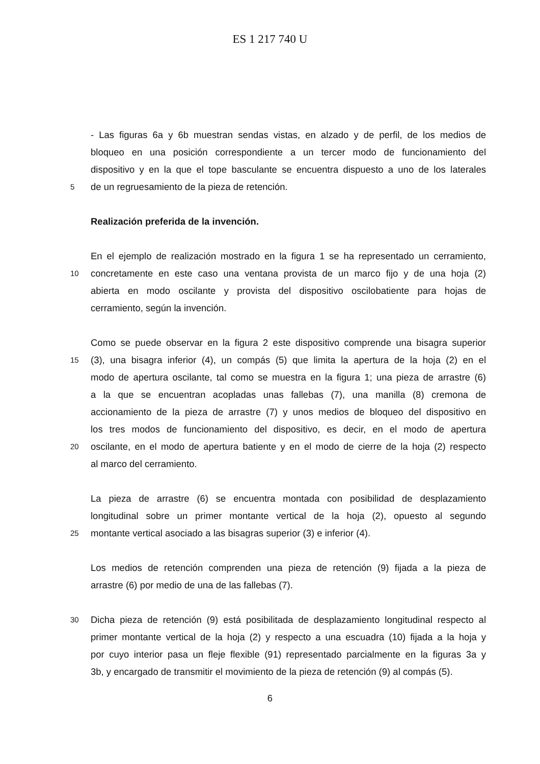ES 1 217 740 U
- Las figuras 6a y 6b muestran sendas vistas, en alzado y de perfil, de los medios de
bloqueo en una posición correspondiente a un tercer modo de funcionamiento del
dispositivo y en la que el tope basculante se encuentra dispuesto a uno de los laterales
5
de un regruesamiento de la pieza de retención.
Realización preferida de la invención.
En el ejemplo de realización mostrado en la figura 1 se ha representado un cerramiento,
10
concretamente en este caso una ventana provista de un marco fijo y de una hoja (2)
abierta en modo oscilante y provista del dispositivo oscilobatiente para hojas de
cerramiento, según la invención.
Como se puede observar en la figura 2 este dispositivo comprende una bisagra superior
15
(3), una bisagra inferior (4), un compás (5) que limita la apertura de la hoja (2) en el
modo de apertura oscilante, tal como se muestra en la figura 1; una pieza de arrastre (6)
a la que se encuentran acopladas unas fallebas (7), una manilla (8) cremona de
accionamiento de la pieza de arrastre (7) y unos medios de bloqueo del dispositivo en
los tres modos de funcionamiento del dispositivo, es decir, en el modo de apertura
20
oscilante, en el modo de apertura batiente y en el modo de cierre de la hoja (2) respecto
al marco del cerramiento.
La pieza de arrastre (6) se encuentra montada con posibilidad de desplazamiento
longitudinal sobre un primer montante vertical de la hoja (2), opuesto al segundo
25
montante vertical asociado a las bisagras superior (3) e inferior (4).
Los medios de retención comprenden una pieza de retención (9) fijada a la pieza de
arrastre (6) por medio de una de las fallebas (7).
30
Dicha pieza de retención (9) está posibilitada de desplazamiento longitudinal respecto al
primer montante vertical de la hoja (2) y respecto a una escuadra (10) fijada a la hoja y
por cuyo interior pasa un fleje flexible (91) representado parcialmente en la figuras 3a y
3b, y encargado de transmitir el movimiento de la pieza de retención (9) al compás (5).
6